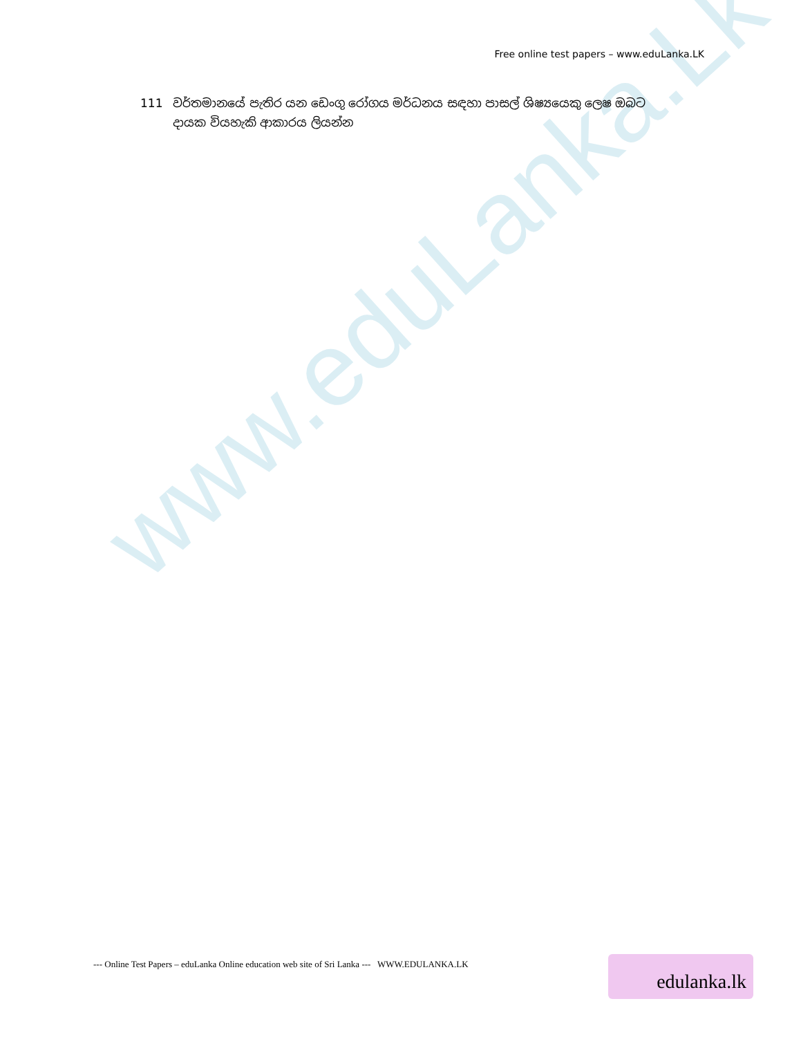www.eduLanka.Lk
Free online test papers – www.eduLanka.LK
111 වර්තමානයේ පැතිර යන ඩෙංගු රෝගය මර්ධනය සඳහා පාසල් ශිෂ්‍යයෙකු ලෙෂ ඔබට දායක වියහැකි ආකාරය ලියන්න
--- Online Test Papers – eduLanka Online education web site of Sri Lanka --- WWW.EDULANKA.LK
edulanka.lk